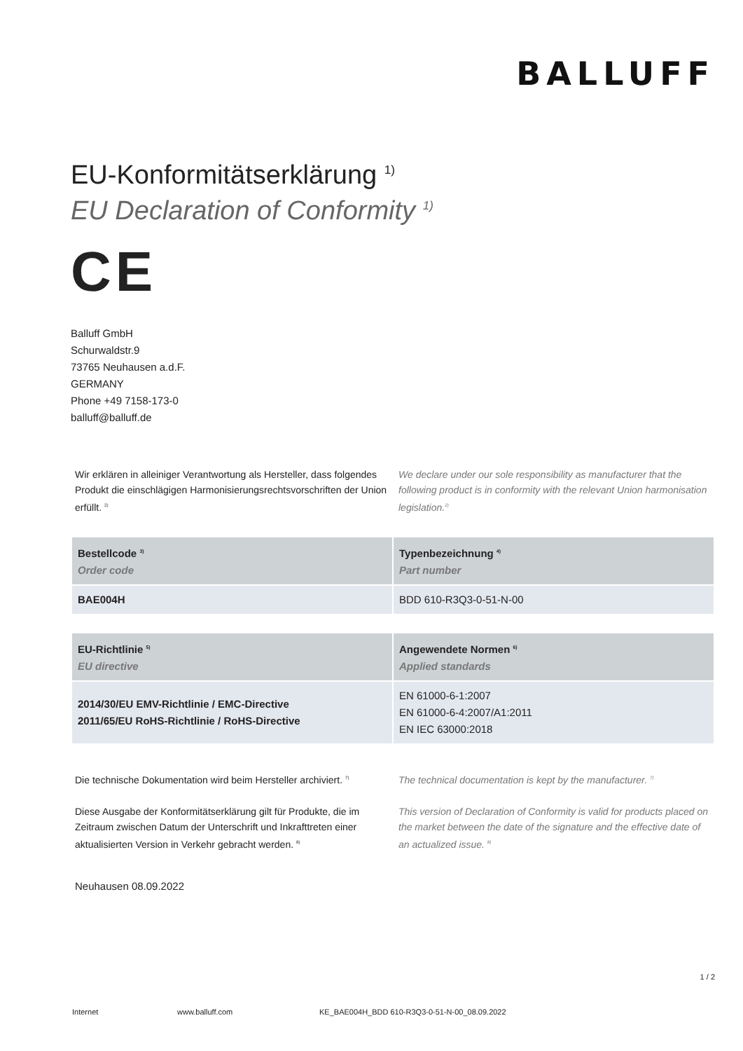BALLUFF
EU-Konformitätserklärung <sup>1)</sup>
EU Declaration of Conformity <sup>1)</sup>
CE
Balluff GmbH
Schurwaldstr.9
73765 Neuhausen a.d.F.
GERMANY
Phone +49 7158-173-0
balluff@balluff.de
Wir erklären in alleiniger Verantwortung als Hersteller, dass folgendes Produkt die einschlägigen Harmonisierungsrechtsvorschriften der Union erfüllt. <sup>2)</sup>
We declare under our sole responsibility as manufacturer that the following product is in conformity with the relevant Union harmonisation legislation.<sup>2)</sup>
| Bestellcode <sup>3)</sup> Order code | Typenbezeichnung <sup>4)</sup> Part number |
| --- | --- |
| BAE004H | BDD 610-R3Q3-0-51-N-00 |
| EU-Richtlinie <sup>5)</sup> EU directive | Angewendete Normen <sup>6)</sup> Applied standards |
| --- | --- |
| 2014/30/EU EMV-Richtlinie / EMC-Directive 2011/65/EU RoHS-Richtlinie / RoHS-Directive | EN 61000-6-1:2007 EN 61000-6-4:2007/A1:2011 EN IEC 63000:2018 |
Die technische Dokumentation wird beim Hersteller archiviert. <sup>7)</sup>
The technical documentation is kept by the manufacturer. <sup>7)</sup>
Diese Ausgabe der Konformitätserklärung gilt für Produkte, die im Zeitraum zwischen Datum der Unterschrift und Inkrafttreten einer aktualisierten Version in Verkehr gebracht werden. <sup>8)</sup>
This version of Declaration of Conformity is valid for products placed on the market between the date of the signature and the effective date of an actualized issue. <sup>8)</sup>
Neuhausen 08.09.2022
1 / 2
Internet www.balluff.com KE_BAE004H_BDD 610-R3Q3-0-51-N-00_08.09.2022